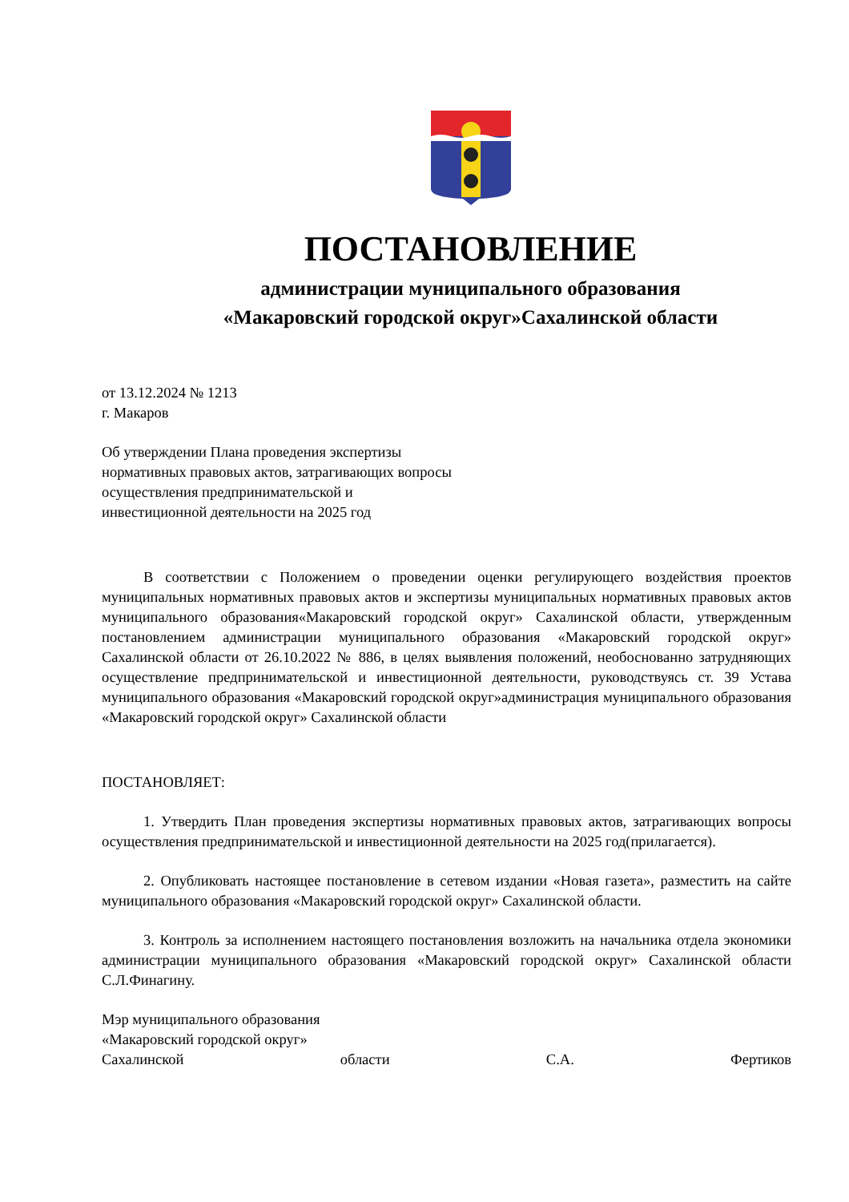ПОСТАНОВЛЕНИЕ
администрации муниципального образования
«Макаровский городской округ»Сахалинской области
от 13.12.2024 № 1213
г. Макаров
Об утверждении Плана проведения экспертизы
нормативных правовых актов, затрагивающих вопросы
осуществления предпринимательской и
инвестиционной деятельности на 2025 год
В соответствии с Положением о проведении оценки регулирующего воздействия проектов муниципальных нормативных правовых актов и экспертизы муниципальных нормативных правовых актов муниципального образования«Макаровский городской округ» Сахалинской области, утвержденным постановлением администрации муниципального образования «Макаровский городской округ» Сахалинской области от 26.10.2022 № 886, в целях выявления положений, необоснованно затрудняющих осуществление предпринимательской и инвестиционной деятельности, руководствуясь ст. 39 Устава муниципального образования «Макаровский городской округ»администрация муниципального образования «Макаровский городской округ» Сахалинской области
ПОСТАНОВЛЯЕТ:
1. Утвердить План проведения экспертизы нормативных правовых актов, затрагивающих вопросы осуществления предпринимательской и инвестиционной деятельности на 2025 год(прилагается).
2. Опубликовать настоящее постановление в сетевом издании «Новая газета», разместить на сайте муниципального образования «Макаровский городской округ» Сахалинской области.
3. Контроль за исполнением настоящего постановления возложить на начальника отдела экономики администрации муниципального образования «Макаровский городской округ» Сахалинской области С.Л.Финагину.
Мэр муниципального образования
«Макаровский городской округ»
Сахалинской области С.А. Фертиков